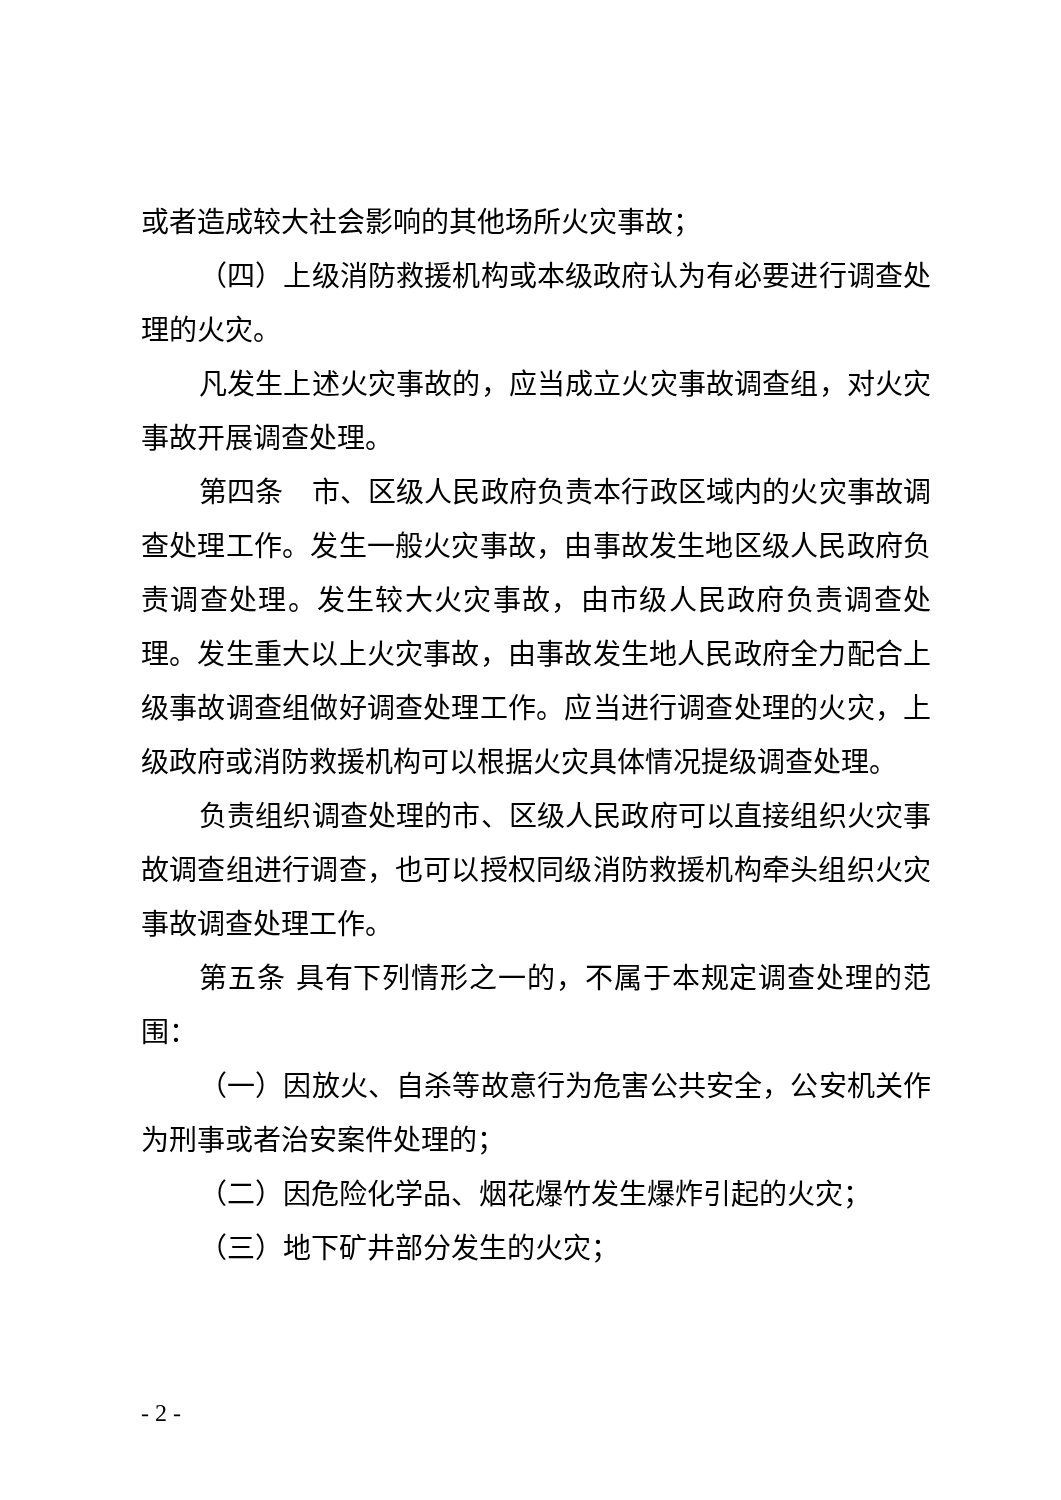或者造成较大社会影响的其他场所火灾事故；
（四）上级消防救援机构或本级政府认为有必要进行调查处理的火灾。
凡发生上述火灾事故的，应当成立火灾事故调查组，对火灾事故开展调查处理。
第四条　市、区级人民政府负责本行政区域内的火灾事故调查处理工作。发生一般火灾事故，由事故发生地区级人民政府负责调查处理。发生较大火灾事故，由市级人民政府负责调查处理。发生重大以上火灾事故，由事故发生地人民政府全力配合上级事故调查组做好调查处理工作。应当进行调查处理的火灾，上级政府或消防救援机构可以根据火灾具体情况提级调查处理。
负责组织调查处理的市、区级人民政府可以直接组织火灾事故调查组进行调查，也可以授权同级消防救援机构牵头组织火灾事故调查处理工作。
第五条 具有下列情形之一的，不属于本规定调查处理的范围：
（一）因放火、自杀等故意行为危害公共安全，公安机关作为刑事或者治安案件处理的；
（二）因危险化学品、烟花爆竹发生爆炸引起的火灾；
（三）地下矿井部分发生的火灾；
- 2 -